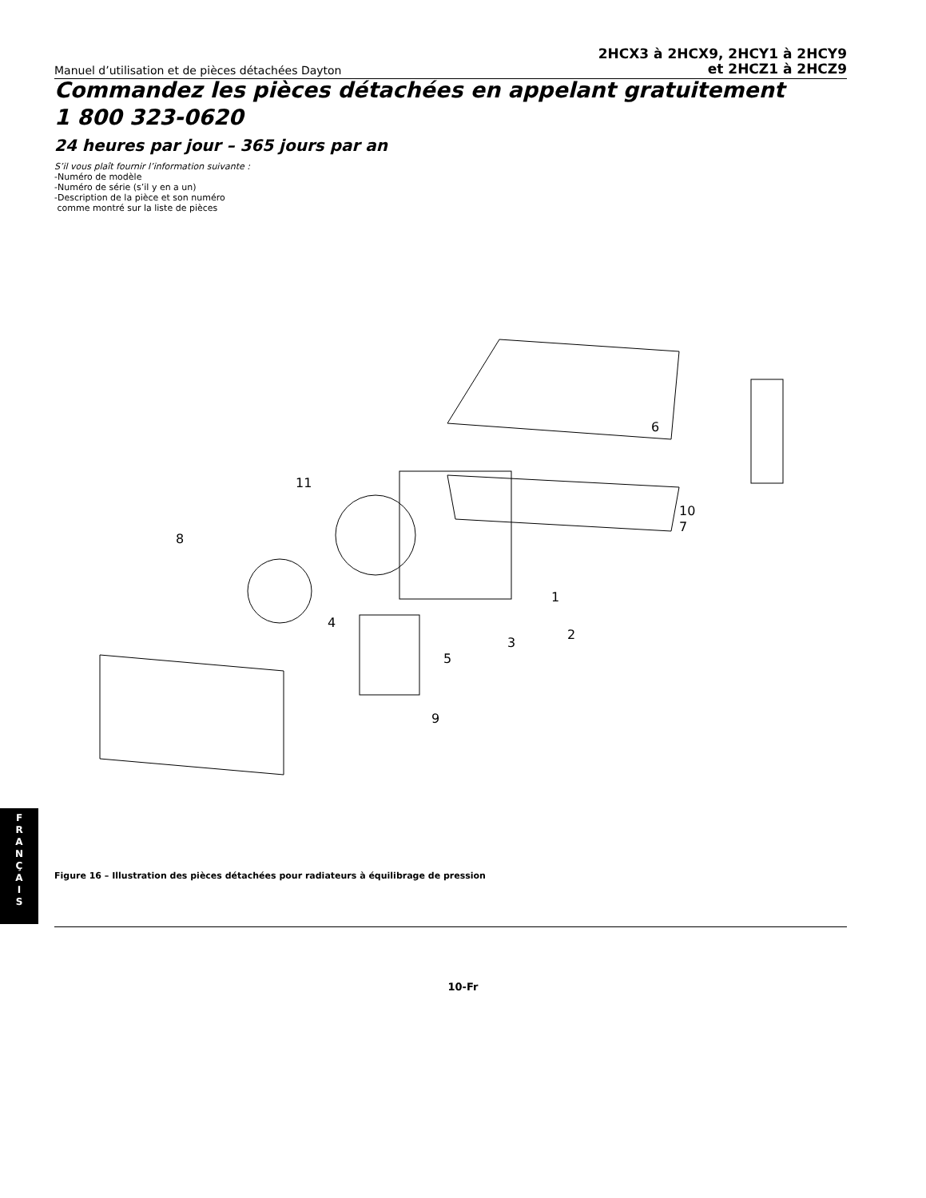Manuel d’utilisation et de pièces détachées Dayton
2HCX3 à 2HCX9, 2HCY1 à 2HCY9
et 2HCZ1 à 2HCZ9
Commandez les pièces détachées en appelant gratuitement
1 800 323-0620
24 heures par jour – 365 jours par an
S’il vous plaît fournir l’information suivante :
-Numéro de modèle
-Numéro de série (s’il y en a un)
-Description de la pièce et son numéro
comme montré sur la liste de pièces
6
10
7
11
8
1
2
3
4
5
9
F
R
A
N
Ç
A
I
S
Figure 16 – Illustration des pièces détachées pour radiateurs à équilibrage de pression
10-Fr